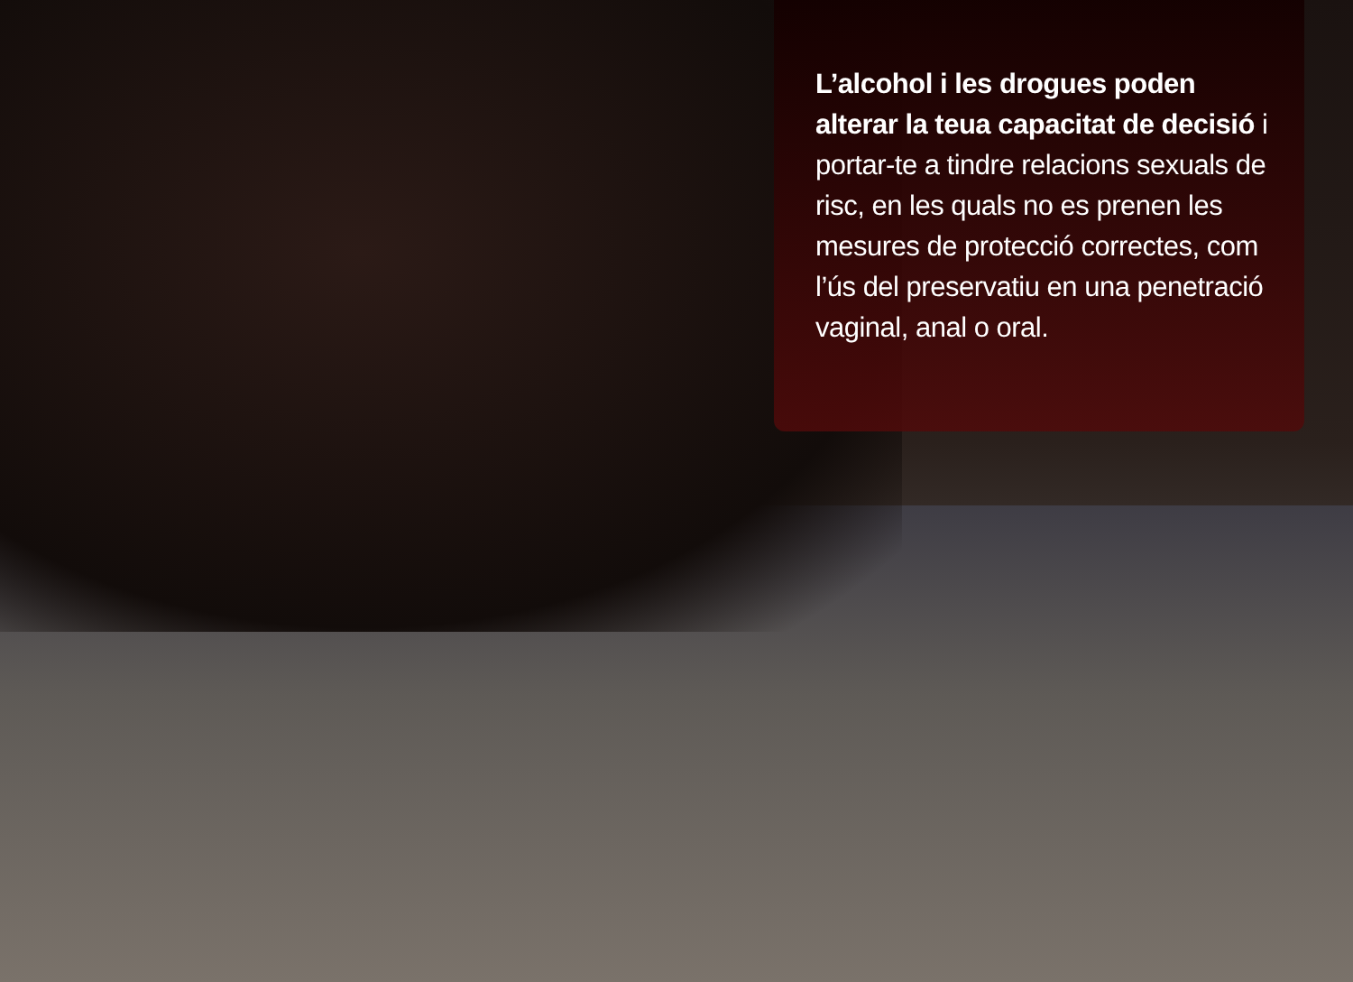L’alcohol i les drogues poden alterar la teua capacitat de decisió i portar-te a tindre relacions sexuals de risc, en les quals no es prenen les mesures de protecció correctes, com l’ús del preservatiu en una penetració vaginal, anal o oral.